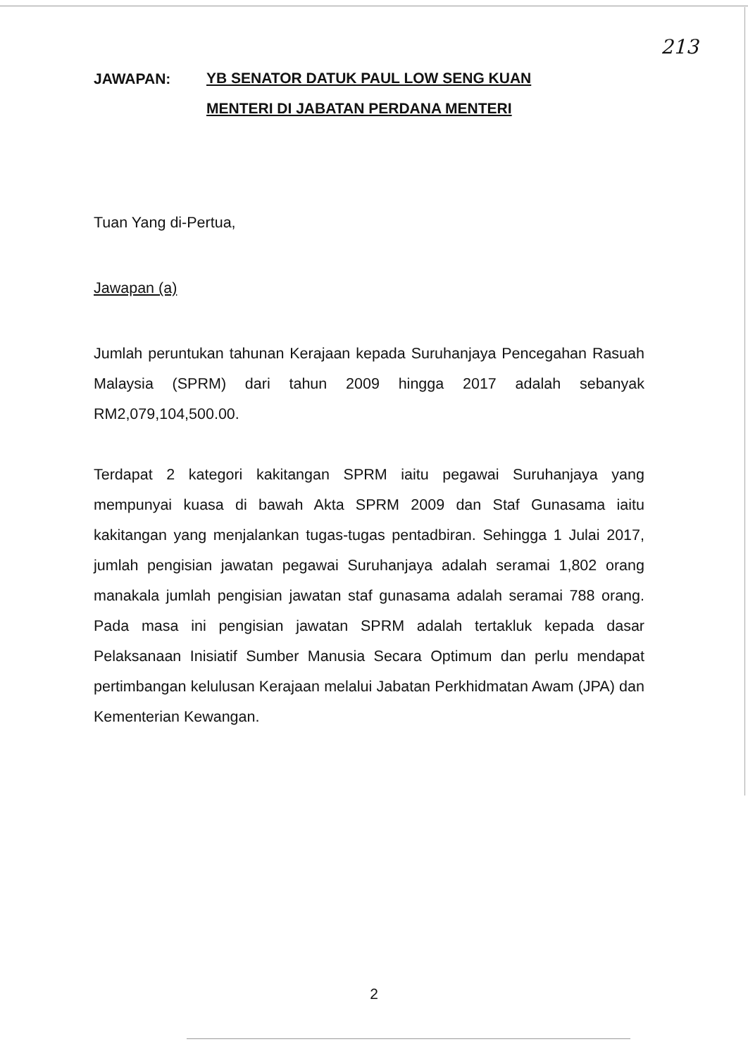213
JAWAPAN:
YB SENATOR DATUK PAUL LOW SENG KUAN
MENTERI DI JABATAN PERDANA MENTERI
Tuan Yang di-Pertua,
Jawapan (a)
Jumlah peruntukan tahunan Kerajaan kepada Suruhanjaya Pencegahan Rasuah Malaysia (SPRM) dari tahun 2009 hingga 2017 adalah sebanyak RM2,079,104,500.00.
Terdapat 2 kategori kakitangan SPRM iaitu pegawai Suruhanjaya yang mempunyai kuasa di bawah Akta SPRM 2009 dan Staf Gunasama iaitu kakitangan yang menjalankan tugas-tugas pentadbiran. Sehingga 1 Julai 2017, jumlah pengisian jawatan pegawai Suruhanjaya adalah seramai 1,802 orang manakala jumlah pengisian jawatan staf gunasama adalah seramai 788 orang. Pada masa ini pengisian jawatan SPRM adalah tertakluk kepada dasar Pelaksanaan Inisiatif Sumber Manusia Secara Optimum dan perlu mendapat pertimbangan kelulusan Kerajaan melalui Jabatan Perkhidmatan Awam (JPA) dan Kementerian Kewangan.
2